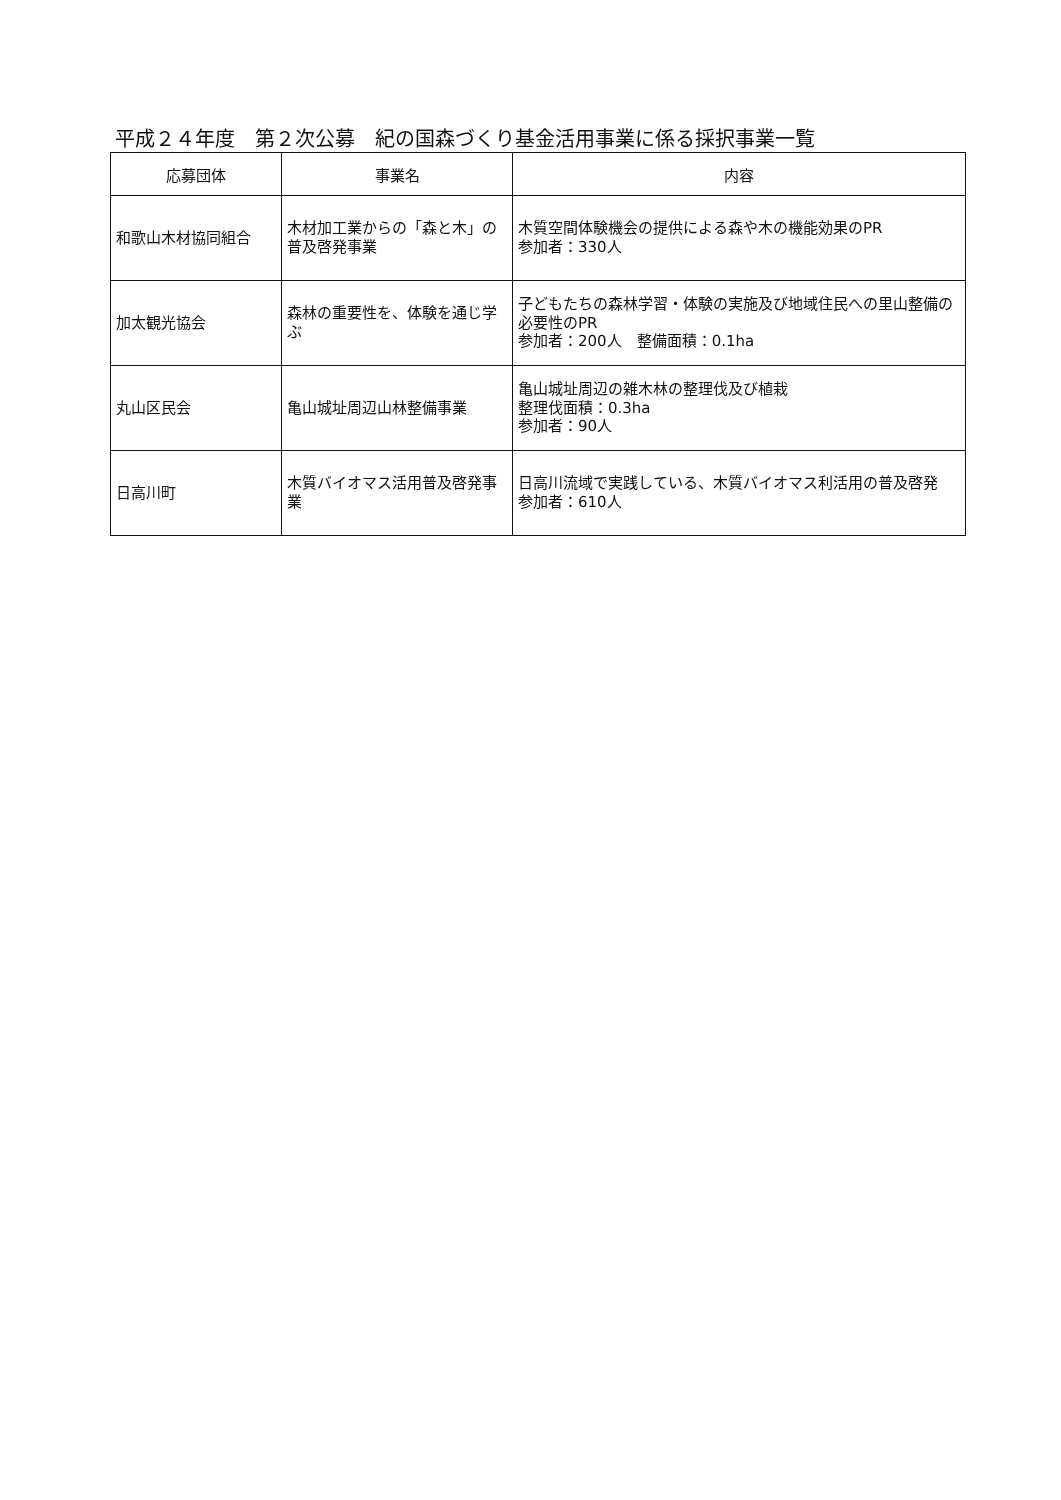平成２４年度　第２次公募　紀の国森づくり基金活用事業に係る採択事業一覧
| 応募団体 | 事業名 | 内容 |
| --- | --- | --- |
| 和歌山木材協同組合 | 木材加工業からの「森と木」の普及啓発事業 | 木質空間体験機会の提供による森や木の機能効果のPR 参加者：330人 |
| 加太観光協会 | 森林の重要性を、体験を通じ学ぶ | 子どもたちの森林学習・体験の実施及び地域住民への里山整備の必要性のPR 参加者：200人 整備面積：0.1ha |
| 丸山区民会 | 亀山城址周辺山林整備事業 | 亀山城址周辺の雑木林の整理伐及び植栽 整理伐面積：0.3ha 参加者：90人 |
| 日高川町 | 木質バイオマス活用普及啓発事業 | 日高川流域で実践している、木質バイオマス利活用の普及啓発 参加者：610人 |